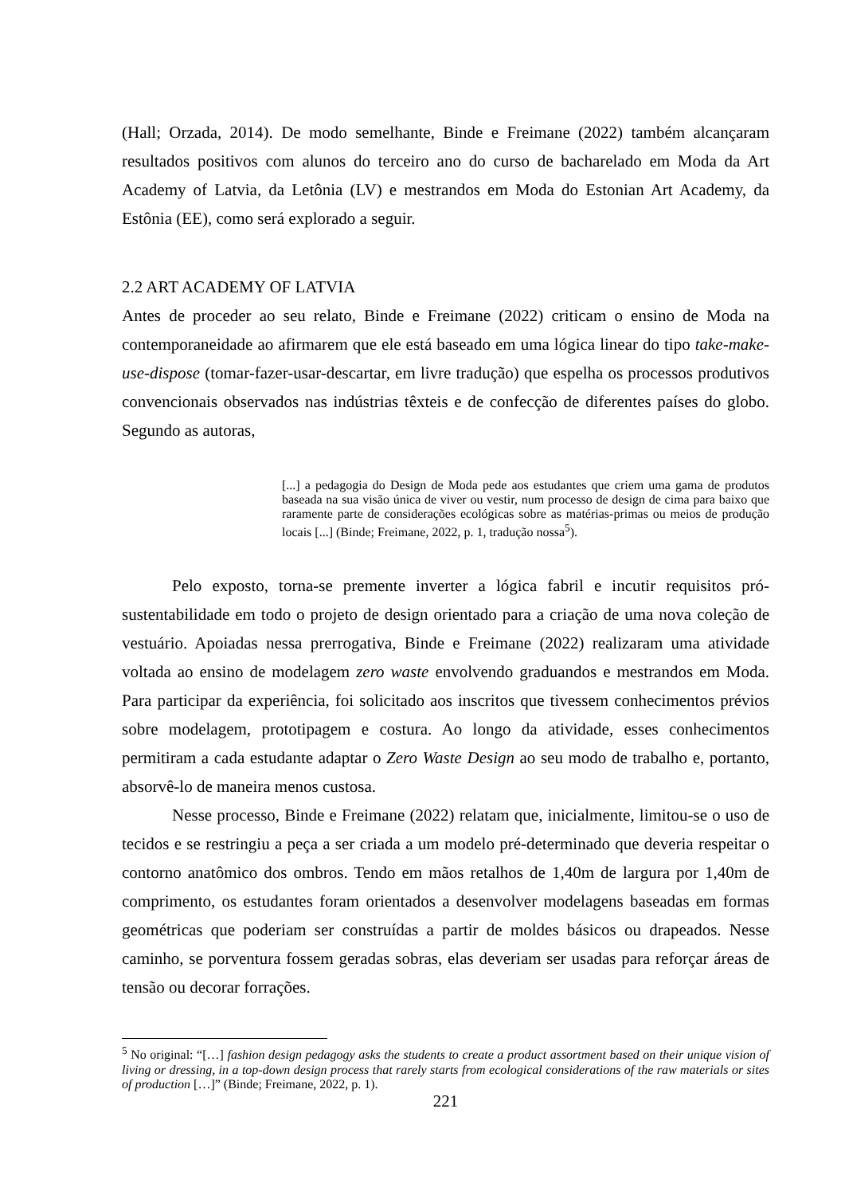(Hall; Orzada, 2014). De modo semelhante, Binde e Freimane (2022) também alcançaram resultados positivos com alunos do terceiro ano do curso de bacharelado em Moda da Art Academy of Latvia, da Letônia (LV) e mestrandos em Moda do Estonian Art Academy, da Estônia (EE), como será explorado a seguir.
2.2 ART ACADEMY OF LATVIA
Antes de proceder ao seu relato, Binde e Freimane (2022) criticam o ensino de Moda na contemporaneidade ao afirmarem que ele está baseado em uma lógica linear do tipo take-make-use-dispose (tomar-fazer-usar-descartar, em livre tradução) que espelha os processos produtivos convencionais observados nas indústrias têxteis e de confecção de diferentes países do globo. Segundo as autoras,
[...] a pedagogia do Design de Moda pede aos estudantes que criem uma gama de produtos baseada na sua visão única de viver ou vestir, num processo de design de cima para baixo que raramente parte de considerações ecológicas sobre as matérias-primas ou meios de produção locais [...] (Binde; Freimane, 2022, p. 1, tradução nossa<sup>5</sup>).
Pelo exposto, torna-se premente inverter a lógica fabril e incutir requisitos pró-sustentabilidade em todo o projeto de design orientado para a criação de uma nova coleção de vestuário. Apoiadas nessa prerrogativa, Binde e Freimane (2022) realizaram uma atividade voltada ao ensino de modelagem zero waste envolvendo graduandos e mestrandos em Moda. Para participar da experiência, foi solicitado aos inscritos que tivessem conhecimentos prévios sobre modelagem, prototipagem e costura. Ao longo da atividade, esses conhecimentos permitiram a cada estudante adaptar o Zero Waste Design ao seu modo de trabalho e, portanto, absorvê-lo de maneira menos custosa.
Nesse processo, Binde e Freimane (2022) relatam que, inicialmente, limitou-se o uso de tecidos e se restringiu a peça a ser criada a um modelo pré-determinado que deveria respeitar o contorno anatômico dos ombros. Tendo em mãos retalhos de 1,40m de largura por 1,40m de comprimento, os estudantes foram orientados a desenvolver modelagens baseadas em formas geométricas que poderiam ser construídas a partir de moldes básicos ou drapeados. Nesse caminho, se porventura fossem geradas sobras, elas deveriam ser usadas para reforçar áreas de tensão ou decorar forrações.
<sup>5</sup> No original: “[…] fashion design pedagogy asks the students to create a product assortment based on their unique vision of living or dressing, in a top-down design process that rarely starts from ecological considerations of the raw materials or sites of production […]” (Binde; Freimane, 2022, p. 1).
221